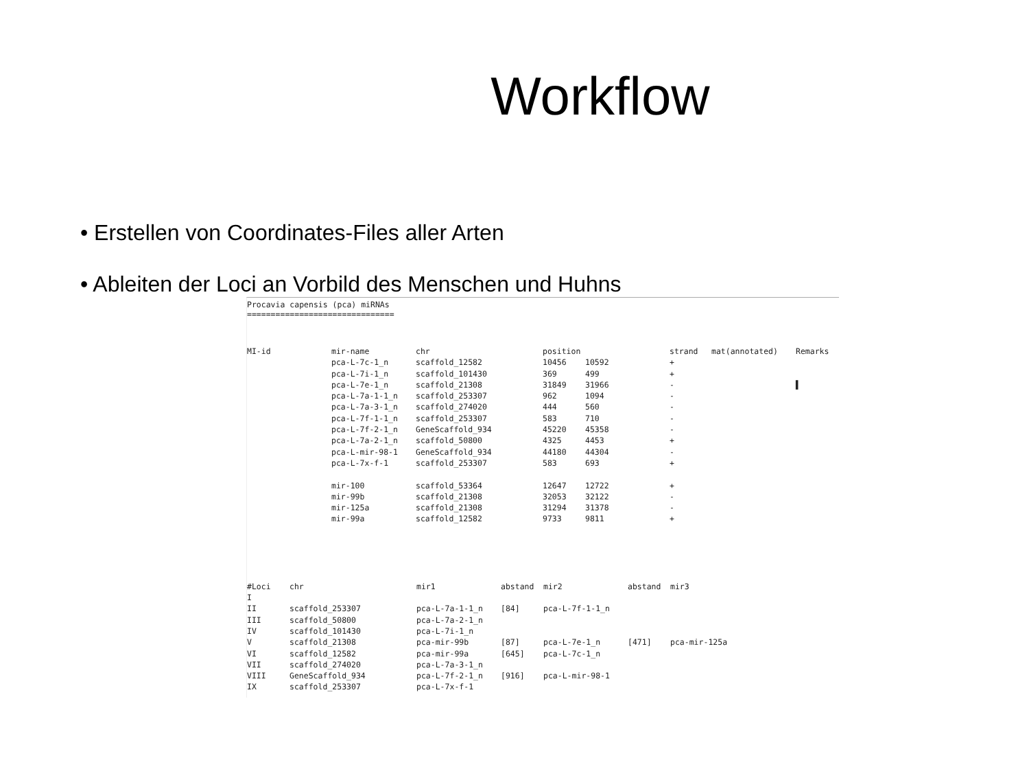Workflow
• Erstellen von Coordinates-Files aller Arten
• Ableiten der Loci an Vorbild des Menschen und Huhns
Procavia capensis (pca) miRNAs
===============================
| MI-id | mir-name | chr | position | | strand | mat(annotated) | Remarks |
| --- | --- | --- | --- | --- | --- | --- | --- |
| | pca-L-7c-1_n | scaffold_12582 | 10456 | 10592 | + | | |
| | pca-L-7i-1_n | scaffold_101430 | 369 | 499 | + | | |
| | pca-L-7e-1_n | scaffold_21308 | 31849 | 31966 | - | | ▌ |
| | pca-L-7a-1-1_n | scaffold_253307 | 962 | 1094 | - | | |
| | pca-L-7a-3-1_n | scaffold_274020 | 444 | 560 | - | | |
| | pca-L-7f-1-1_n | scaffold_253307 | 583 | 710 | - | | |
| | pca-L-7f-2-1_n | GeneScaffold_934 | 45220 | 45358 | - | | |
| | pca-L-7a-2-1_n | scaffold_50800 | 4325 | 4453 | + | | |
| | pca-L-mir-98-1 | GeneScaffold_934 | 44180 | 44304 | - | | |
| | pca-L-7x-f-1 | scaffold_253307 | 583 | 693 | + | | |
| | mir-100 | scaffold_53364 | 12647 | 12722 | + | | |
| | mir-99b | scaffold_21308 | 32053 | 32122 | - | | |
| | mir-125a | scaffold_21308 | 31294 | 31378 | - | | |
| | mir-99a | scaffold_12582 | 9733 | 9811 | + | | |
| #Loci | chr | mir1 | abstand | mir2 | abstand | mir3 |
| --- | --- | --- | --- | --- | --- | --- |
| I | | | | | | |
| II | scaffold_253307 | pca-L-7a-1-1_n | [84] | pca-L-7f-1-1_n | | |
| III | scaffold_50800 | pca-L-7a-2-1_n | | | | |
| IV | scaffold_101430 | pca-L-7i-1_n | | | | |
| V | scaffold_21308 | pca-mir-99b | [87] | pca-L-7e-1_n | [471] | pca-mir-125a |
| VI | scaffold_12582 | pca-mir-99a | [645] | pca-L-7c-1_n | | |
| VII | scaffold_274020 | pca-L-7a-3-1_n | | | | |
| VIII | GeneScaffold_934 | pca-L-7f-2-1_n | [916] | pca-L-mir-98-1 | | |
| IX | scaffold_253307 | pca-L-7x-f-1 | | | | |